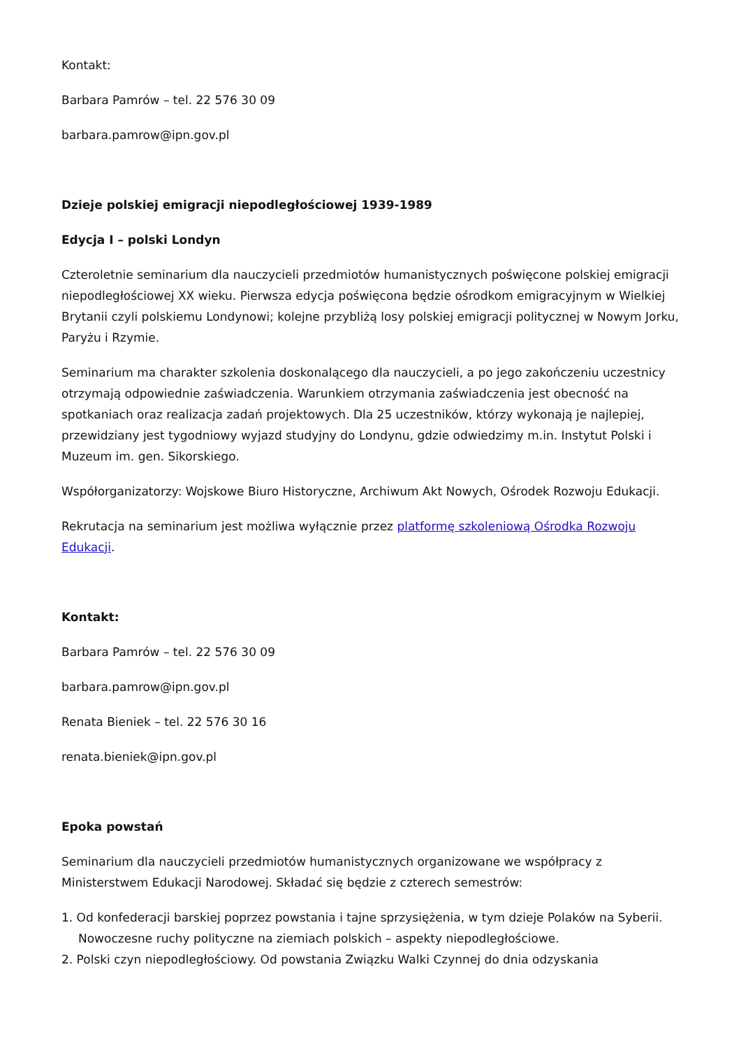Kontakt:
Barbara Pamrów – tel. 22 576 30 09
barbara.pamrow@ipn.gov.pl
Dzieje polskiej emigracji niepodległościowej 1939-1989
Edycja I – polski Londyn
Czteroletnie seminarium dla nauczycieli przedmiotów humanistycznych poświęcone polskiej emigracji niepodległościowej XX wieku. Pierwsza edycja poświęcona będzie ośrodkom emigracyjnym w Wielkiej Brytanii czyli polskiemu Londynowi; kolejne przybliżą losy polskiej emigracji politycznej w Nowym Jorku, Paryżu i Rzymie.
Seminarium ma charakter szkolenia doskonalącego dla nauczycieli, a po jego zakończeniu uczestnicy otrzymają odpowiednie zaświadczenia. Warunkiem otrzymania zaświadczenia jest obecność na spotkaniach oraz realizacja zadań projektowych. Dla 25 uczestników, którzy wykonają je najlepiej, przewidziany jest tygodniowy wyjazd studyjny do Londynu, gdzie odwiedzimy m.in. Instytut Polski i Muzeum im. gen. Sikorskiego.
Współorganizatorzy: Wojskowe Biuro Historyczne, Archiwum Akt Nowych, Ośrodek Rozwoju Edukacji.
Rekrutacja na seminarium jest możliwa wyłącznie przez platformę szkoleniową Ośrodka Rozwoju Edukacji.
Kontakt:
Barbara Pamrów – tel. 22 576 30 09
barbara.pamrow@ipn.gov.pl
Renata Bieniek – tel. 22 576 30 16
renata.bieniek@ipn.gov.pl
Epoka powstań
Seminarium dla nauczycieli przedmiotów humanistycznych organizowane we współpracy z Ministerstwem Edukacji Narodowej. Składać się będzie z czterech semestrów:
1. Od konfederacji barskiej poprzez powstania i tajne sprzysiężenia, w tym dzieje Polaków na Syberii.
Nowoczesne ruchy polityczne na ziemiach polskich – aspekty niepodległościowe.
2. Polski czyn niepodległościowy. Od powstania Związku Walki Czynnej do dnia odzyskania